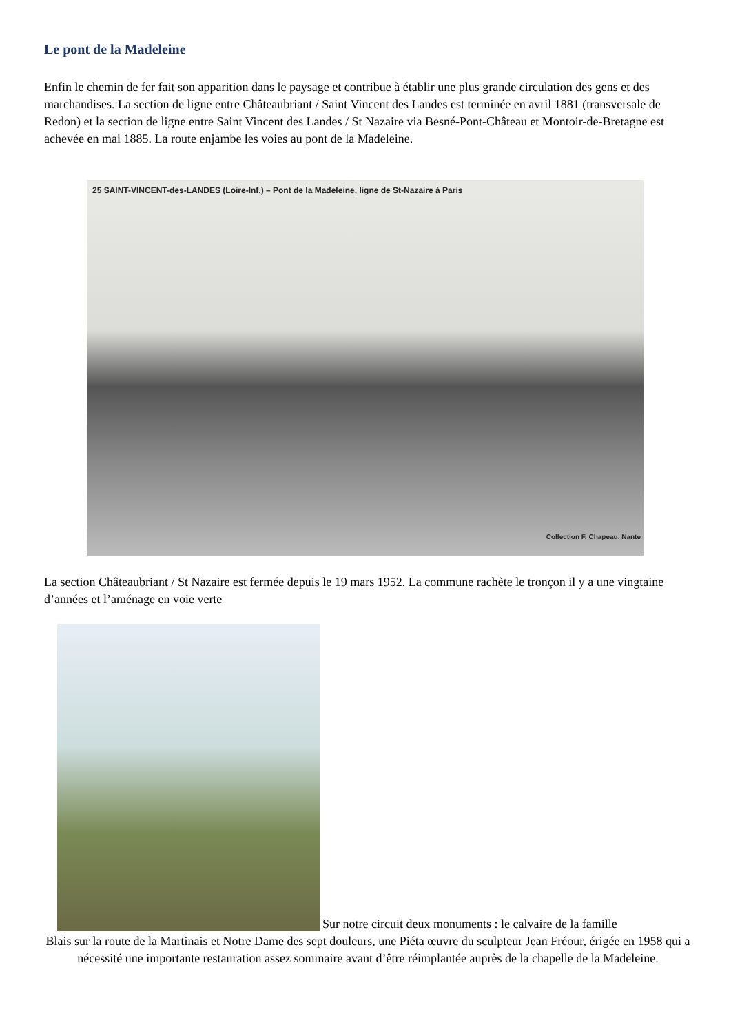Le pont de la Madeleine
Enfin le chemin de fer fait son apparition dans le paysage et contribue à établir une plus grande circulation des gens et des marchandises. La section de ligne entre Châteaubriant / Saint Vincent des Landes est terminée en avril 1881 (transversale de Redon) et la section de ligne entre Saint Vincent des Landes / St Nazaire via Besné-Pont-Château et Montoir-de-Bretagne est achevée en mai 1885. La route enjambe les voies au pont de la Madeleine.
25 SAINT-VINCENT-des-LANDES (Loire-Inf.) – Pont de la Madeleine, ligne de St-Nazaire à Paris
Collection F. Chapeau, Nante
La section Châteaubriant / St Nazaire est fermée depuis le 19 mars 1952. La commune rachète le tronçon il y a une vingtaine d’années et l’aménage en voie verte
Sur notre circuit deux monuments : le calvaire de la famille
Blais sur la route de la Martinais et Notre Dame des sept douleurs, une Piéta œuvre du sculpteur Jean Fréour, érigée en 1958 qui a nécessité une importante restauration assez sommaire avant d’être réimplantée auprès de la chapelle de la Madeleine.